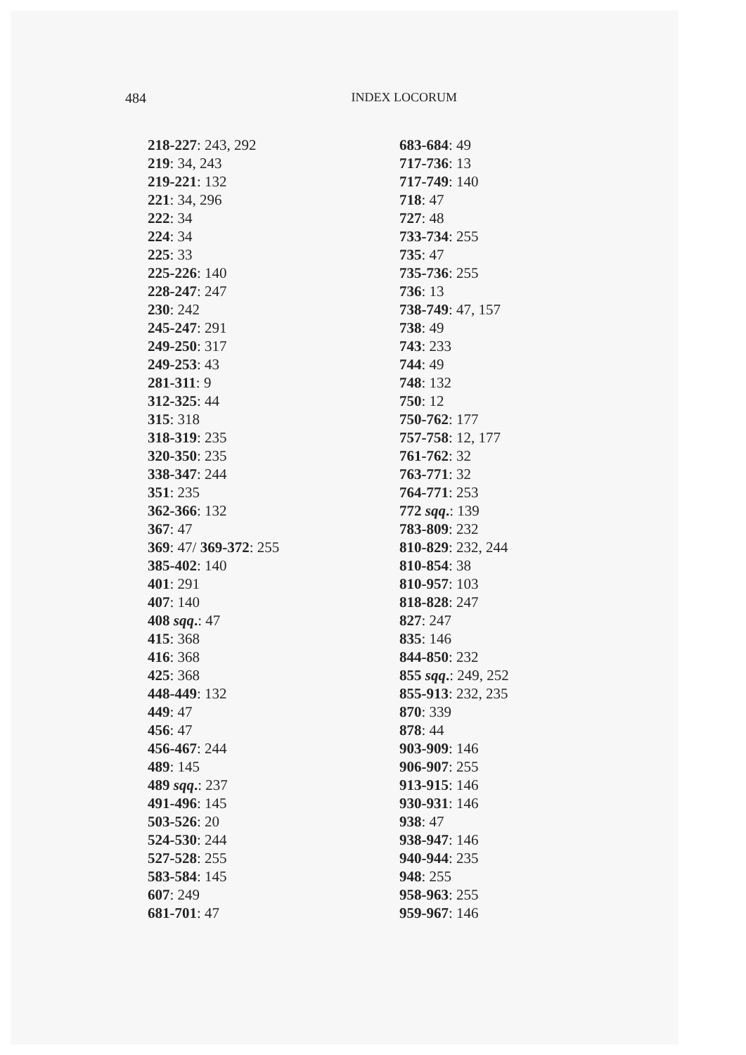484 INDEX LOCORUM
218-227: 243, 292
219: 34, 243
219-221: 132
221: 34, 296
222: 34
224: 34
225: 33
225-226: 140
228-247: 247
230: 242
245-247: 291
249-250: 317
249-253: 43
281-311: 9
312-325: 44
315: 318
318-319: 235
320-350: 235
338-347: 244
351: 235
362-366: 132
367: 47
369: 47/ 369-372: 255
385-402: 140
401: 291
407: 140
408 sqq.: 47
415: 368
416: 368
425: 368
448-449: 132
449: 47
456: 47
456-467: 244
489: 145
489 sqq.: 237
491-496: 145
503-526: 20
524-530: 244
527-528: 255
583-584: 145
607: 249
681-701: 47
683-684: 49
717-736: 13
717-749: 140
718: 47
727: 48
733-734: 255
735: 47
735-736: 255
736: 13
738-749: 47, 157
738: 49
743: 233
744: 49
748: 132
750: 12
750-762: 177
757-758: 12, 177
761-762: 32
763-771: 32
764-771: 253
772 sqq.: 139
783-809: 232
810-829: 232, 244
810-854: 38
810-957: 103
818-828: 247
827: 247
835: 146
844-850: 232
855 sqq.: 249, 252
855-913: 232, 235
870: 339
878: 44
903-909: 146
906-907: 255
913-915: 146
930-931: 146
938: 47
938-947: 146
940-944: 235
948: 255
958-963: 255
959-967: 146